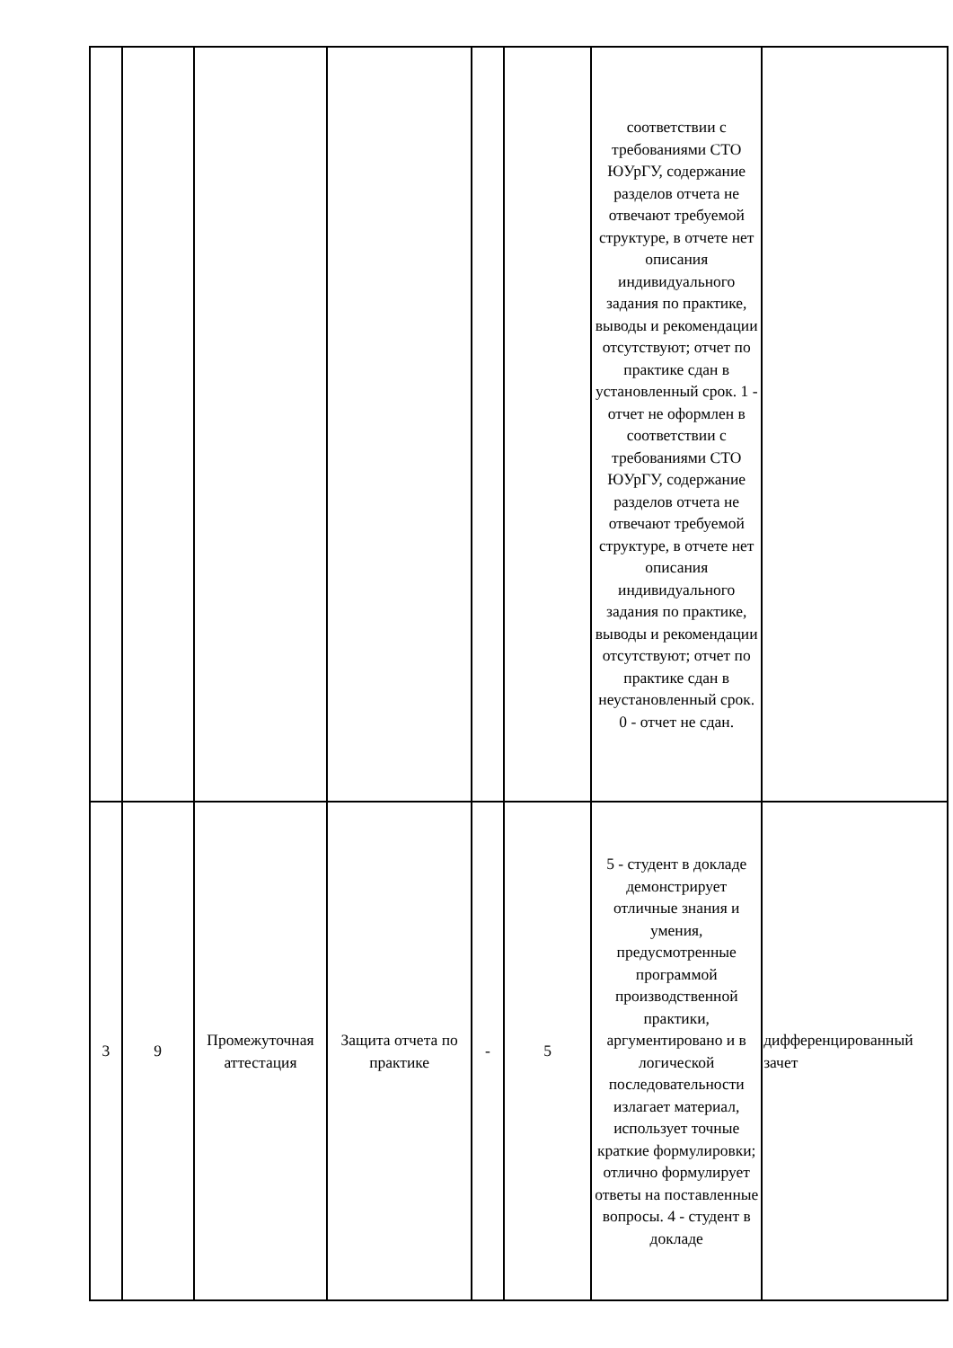| | | | | | | соответствии с требованиями СТО ЮУрГУ, содержание разделов отчета не отвечают требуемой структуре, в отчете нет описания индивидуального задания по практике, выводы и рекомендации отсутствуют; отчет по практике сдан в установленный срок. 1 - отчет не оформлен в соответствии с требованиями СТО ЮУрГУ, содержание разделов отчета не отвечают требуемой структуре, в отчете нет описания индивидуального задания по практике, выводы и рекомендации отсутствуют; отчет по практике сдан в неустановленный срок. 0 - отчет не сдан. | |
| 3 | 9 | Промежуточная аттестация | Защита отчета по практике | - | 5 | 5 - студент в докладе демонстрирует отличные знания и умения, предусмотренные программой производственной практики, аргументировано и в логической последовательности излагает материал, использует точные краткие формулировки; отлично формулирует ответы на поставленные вопросы. 4 - студент в докладе | дифференцированный зачет |